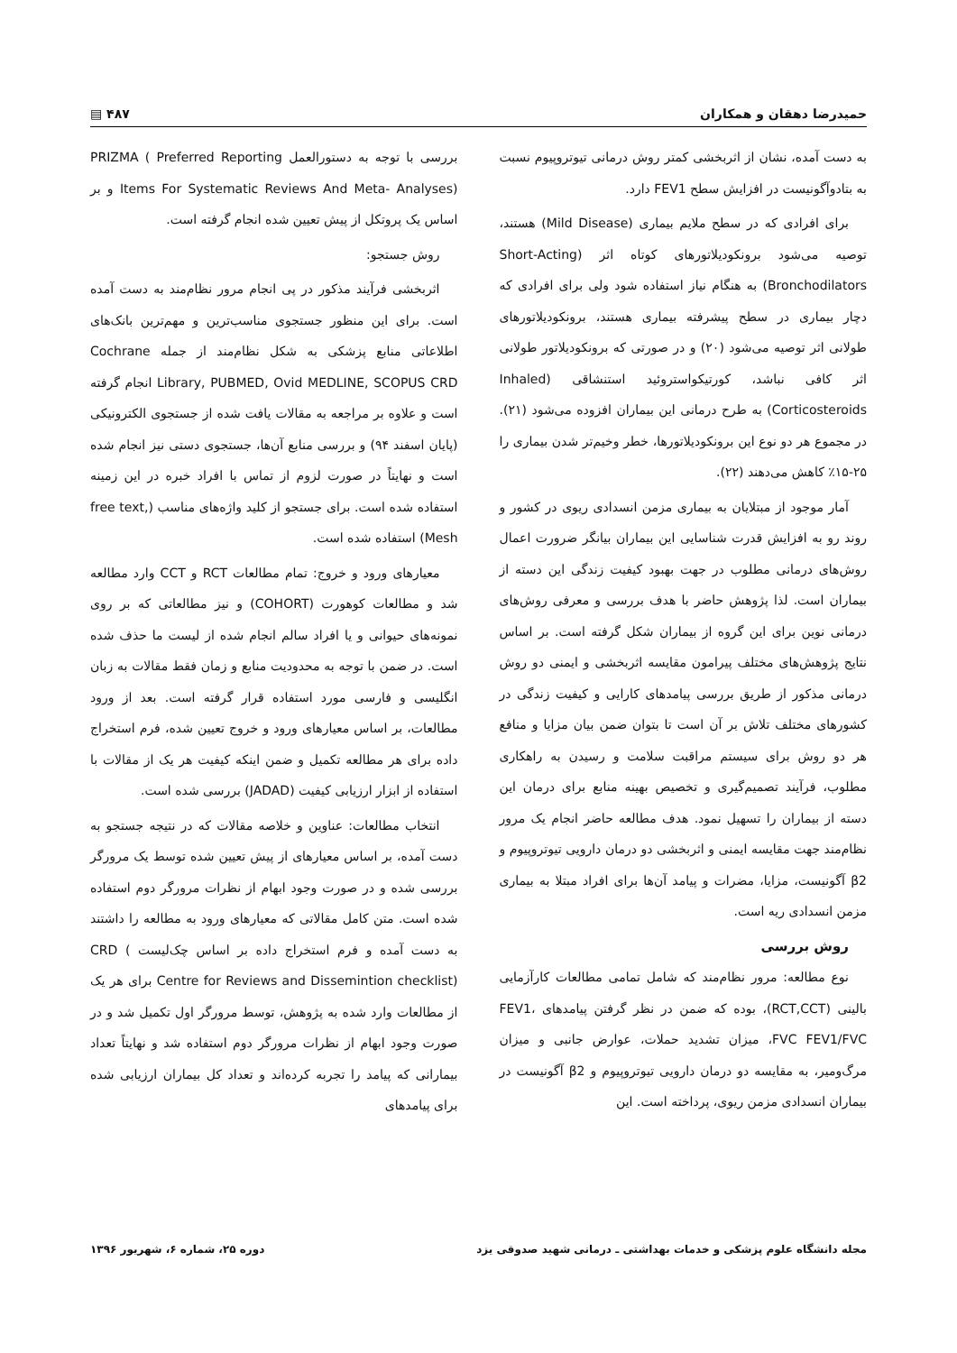حمیدرضا دهقان و همکاران ۴۸۷ ▤
به دست آمده، نشان از اثربخشی کمتر روش درمانی تیوتروپیوم نسبت به بتادوآگونیست در افزایش سطح FEV1 دارد.
برای افرادی که در سطح ملایم بیماری (Mild Disease) هستند، توصیه می‌شود برونکودیلاتورهای کوتاه اثر (Short-Acting Bronchodilators) به هنگام نیاز استفاده شود ولی برای افرادی که دچار بیماری در سطح پیشرفته بیماری هستند، برونکودیلاتورهای طولانی اثر توصیه می‌شود (۲۰) و در صورتی که برونکودیلاتور طولانی اثر کافی نباشد، کورتیکواستروئید استنشاقی (Inhaled Corticosteroids) به طرح درمانی این بیماران افزوده می‌شود (۲۱). در مجموع هر دو نوع این برونکودیلاتورها، خطر وخیم‌تر شدن بیماری را ۲۵-۱۵٪ کاهش می‌دهند (۲۲).
آمار موجود از مبتلایان به بیماری مزمن انسدادی ریوی در کشور و روند رو به افزایش قدرت شناسایی این بیماران بیانگر ضرورت اعمال روش‌های درمانی مطلوب در جهت بهبود کیفیت زندگی این دسته از بیماران است. لذا پژوهش حاضر با هدف بررسی و معرفی روش‌های درمانی نوین برای این گروه از بیماران شکل گرفته است. بر اساس نتایج پژوهش‌های مختلف پیرامون مقایسه اثربخشی و ایمنی دو روش درمانی مذکور از طریق بررسی پیامدهای کارایی و کیفیت زندگی در کشورهای مختلف تلاش بر آن است تا بتوان ضمن بیان مزایا و منافع هر دو روش برای سیستم مراقبت سلامت و رسیدن به راهکاری مطلوب، فرآیند تصمیم‌گیری و تخصیص بهینه منابع برای درمان این دسته از بیماران را تسهیل نمود. هدف مطالعه حاضر انجام یک مرور نظام‌مند جهت مقایسه ایمنی و اثربخشی دو درمان دارویی تیوتروپیوم و β2 آگونیست، مزایا، مضرات و پیامد آن‌ها برای افراد مبتلا به بیماری مزمن انسدادی ریه است.
روش بررسی
نوع مطالعه: مرور نظام‌مند که شامل تمامی مطالعات کارآزمایی بالینی (RCT,CCT)، بوده که ضمن در نظر گرفتن پیامدهای FEV1، FVC FEV1/FVC، میزان تشدید حملات، عوارض جانبی و میزان مرگ‌ومیر، به مقایسه دو درمان دارویی تیوتروپیوم و β2 آگونیست در بیماران انسدادی مزمن ریوی، پرداخته است. این
بررسی با توجه به دستورالعمل PRIZMA ( Preferred Reporting Items For Systematic Reviews And Meta- Analyses) و بر اساس یک پروتکل از پیش تعیین شده انجام گرفته است.
روش جستجو:
اثربخشی فرآیند مذکور در پی انجام مرور نظام‌مند به دست آمده است. برای این منظور جستجوی مناسب‌ترین و مهم‌ترین بانک‌های اطلاعاتی منابع پزشکی به شکل نظام‌مند از جمله Cochrane Library, PUBMED, Ovid MEDLINE, SCOPUS CRD انجام گرفته است و علاوه بر مراجعه به مقالات یافت شده از جستجوی الکترونیکی (پایان اسفند ۹۴) و بررسی منابع آن‌ها، جستجوی دستی نیز انجام شده است و نهایتاً در صورت لزوم از تماس با افراد خبره در این زمینه استفاده شده است. برای جستجو از کلید واژه‌های مناسب (free text, Mesh) استفاده شده است.
معیارهای ورود و خروج: تمام مطالعات RCT و CCT وارد مطالعه شد و مطالعات کوهورت (COHORT) و نیز مطالعاتی که بر روی نمونه‌های حیوانی و یا افراد سالم انجام شده از لیست ما حذف شده است. در ضمن با توجه به محدودیت منابع و زمان فقط مقالات به زبان انگلیسی و فارسی مورد استفاده قرار گرفته است. بعد از ورود مطالعات، بر اساس معیارهای ورود و خروج تعیین شده، فرم استخراج داده برای هر مطالعه تکمیل و ضمن اینکه کیفیت هر یک از مقالات با استفاده از ابزار ارزیابی کیفیت (JADAD) بررسی شده است.
انتخاب مطالعات: عناوین و خلاصه مقالات که در نتیجه جستجو به دست آمده، بر اساس معیارهای از پیش تعیین شده توسط یک مرورگر بررسی شده و در صورت وجود ابهام از نظرات مرورگر دوم استفاده شده است. متن کامل مقالاتی که معیارهای ورود به مطالعه را داشتند به دست آمده و فرم استخراج داده بر اساس چک‌لیست CRD ( Centre for Reviews and Dissemintion checklist) برای هر یک از مطالعات وارد شده به پژوهش، توسط مرورگر اول تکمیل شد و در صورت وجود ابهام از نظرات مرورگر دوم استفاده شد و نهایتاً تعداد بیمارانی که پیامد را تجربه کرده‌اند و تعداد کل بیماران ارزیابی شده برای پیامدهای
مجله دانشگاه علوم پزشکی و خدمات بهداشتی ـ درمانی شهید صدوقی یزد دوره ۲۵، شماره ۶، شهریور ۱۳۹۶